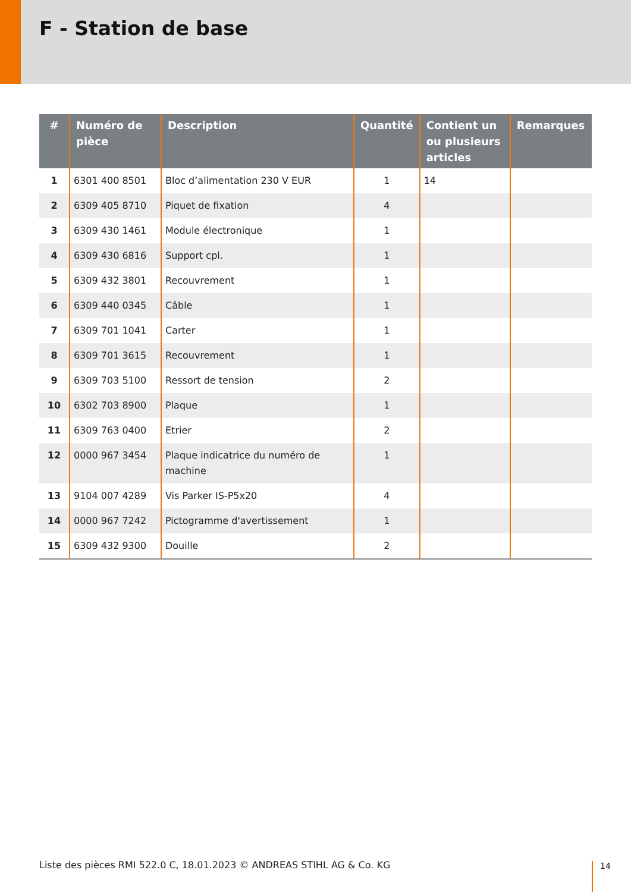F - Station de base
| # | Numéro de pièce | Description | Quantité | Contient un ou plusieurs articles | Remarques |
| --- | --- | --- | --- | --- | --- |
| 1 | 6301 400 8501 | Bloc d’alimentation 230 V EUR | 1 | 14 | |
| 2 | 6309 405 8710 | Piquet de fixation | 4 | | |
| 3 | 6309 430 1461 | Module électronique | 1 | | |
| 4 | 6309 430 6816 | Support cpl. | 1 | | |
| 5 | 6309 432 3801 | Recouvrement | 1 | | |
| 6 | 6309 440 0345 | Câble | 1 | | |
| 7 | 6309 701 1041 | Carter | 1 | | |
| 8 | 6309 701 3615 | Recouvrement | 1 | | |
| 9 | 6309 703 5100 | Ressort de tension | 2 | | |
| 10 | 6302 703 8900 | Plaque | 1 | | |
| 11 | 6309 763 0400 | Etrier | 2 | | |
| 12 | 0000 967 3454 | Plaque indicatrice du numéro de machine | 1 | | |
| 13 | 9104 007 4289 | Vis Parker IS-P5x20 | 4 | | |
| 14 | 0000 967 7242 | Pictogramme d'avertissement | 1 | | |
| 15 | 6309 432 9300 | Douille | 2 | | |
Liste des pièces RMI 522.0 C, 18.01.2023 © ANDREAS STIHL AG & Co. KG
14